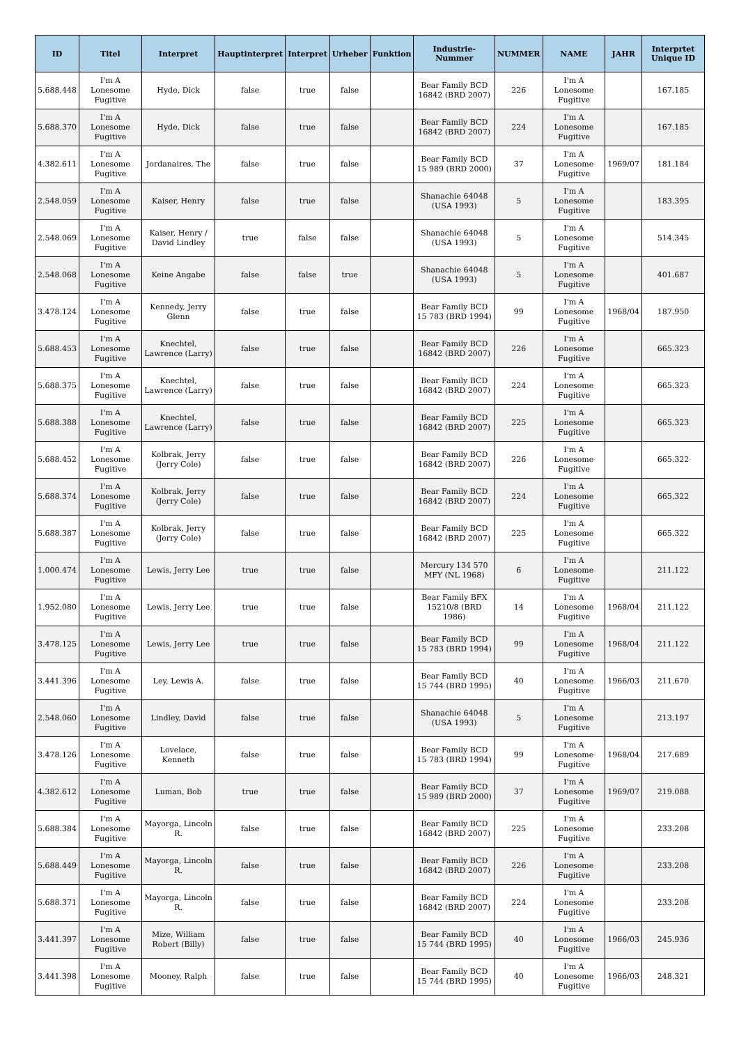| ID | Titel | Interpret | Hauptinterpret | Interpret | Urheber | Funktion | Industrie-Nummer | NUMMER | NAME | JAHR | Interprtet Unique ID |
| --- | --- | --- | --- | --- | --- | --- | --- | --- | --- | --- | --- |
| 5.688.448 | I'm A Lonesome Fugitive | Hyde, Dick | false | true | false | | Bear Family BCD 16842 (BRD 2007) | 226 | I'm A Lonesome Fugitive | | 167.185 |
| 5.688.370 | I'm A Lonesome Fugitive | Hyde, Dick | false | true | false | | Bear Family BCD 16842 (BRD 2007) | 224 | I'm A Lonesome Fugitive | | 167.185 |
| 4.382.611 | I'm A Lonesome Fugitive | Jordanaires, The | false | true | false | | Bear Family BCD 15 989 (BRD 2000) | 37 | I'm A Lonesome Fugitive | 1969/07 | 181.184 |
| 2.548.059 | I'm A Lonesome Fugitive | Kaiser, Henry | false | true | false | | Shanachie 64048 (USA 1993) | 5 | I'm A Lonesome Fugitive | | 183.395 |
| 2.548.069 | I'm A Lonesome Fugitive | Kaiser, Henry / David Lindley | true | false | false | | Shanachie 64048 (USA 1993) | 5 | I'm A Lonesome Fugitive | | 514.345 |
| 2.548.068 | I'm A Lonesome Fugitive | Keine Angabe | false | false | true | | Shanachie 64048 (USA 1993) | 5 | I'm A Lonesome Fugitive | | 401.687 |
| 3.478.124 | I'm A Lonesome Fugitive | Kennedy, Jerry Glenn | false | true | false | | Bear Family BCD 15 783 (BRD 1994) | 99 | I'm A Lonesome Fugitive | 1968/04 | 187.950 |
| 5.688.453 | I'm A Lonesome Fugitive | Knechtel, Lawrence (Larry) | false | true | false | | Bear Family BCD 16842 (BRD 2007) | 226 | I'm A Lonesome Fugitive | | 665.323 |
| 5.688.375 | I'm A Lonesome Fugitive | Knechtel, Lawrence (Larry) | false | true | false | | Bear Family BCD 16842 (BRD 2007) | 224 | I'm A Lonesome Fugitive | | 665.323 |
| 5.688.388 | I'm A Lonesome Fugitive | Knechtel, Lawrence (Larry) | false | true | false | | Bear Family BCD 16842 (BRD 2007) | 225 | I'm A Lonesome Fugitive | | 665.323 |
| 5.688.452 | I'm A Lonesome Fugitive | Kolbrak, Jerry (Jerry Cole) | false | true | false | | Bear Family BCD 16842 (BRD 2007) | 226 | I'm A Lonesome Fugitive | | 665.322 |
| 5.688.374 | I'm A Lonesome Fugitive | Kolbrak, Jerry (Jerry Cole) | false | true | false | | Bear Family BCD 16842 (BRD 2007) | 224 | I'm A Lonesome Fugitive | | 665.322 |
| 5.688.387 | I'm A Lonesome Fugitive | Kolbrak, Jerry (Jerry Cole) | false | true | false | | Bear Family BCD 16842 (BRD 2007) | 225 | I'm A Lonesome Fugitive | | 665.322 |
| 1.000.474 | I'm A Lonesome Fugitive | Lewis, Jerry Lee | true | true | false | | Mercury 134 570 MFY (NL 1968) | 6 | I'm A Lonesome Fugitive | | 211.122 |
| 1.952.080 | I'm A Lonesome Fugitive | Lewis, Jerry Lee | true | true | false | | Bear Family BFX 15210/8 (BRD 1986) | 14 | I'm A Lonesome Fugitive | 1968/04 | 211.122 |
| 3.478.125 | I'm A Lonesome Fugitive | Lewis, Jerry Lee | true | true | false | | Bear Family BCD 15 783 (BRD 1994) | 99 | I'm A Lonesome Fugitive | 1968/04 | 211.122 |
| 3.441.396 | I'm A Lonesome Fugitive | Ley, Lewis A. | false | true | false | | Bear Family BCD 15 744 (BRD 1995) | 40 | I'm A Lonesome Fugitive | 1966/03 | 211.670 |
| 2.548.060 | I'm A Lonesome Fugitive | Lindley, David | false | true | false | | Shanachie 64048 (USA 1993) | 5 | I'm A Lonesome Fugitive | | 213.197 |
| 3.478.126 | I'm A Lonesome Fugitive | Lovelace, Kenneth | false | true | false | | Bear Family BCD 15 783 (BRD 1994) | 99 | I'm A Lonesome Fugitive | 1968/04 | 217.689 |
| 4.382.612 | I'm A Lonesome Fugitive | Luman, Bob | true | true | false | | Bear Family BCD 15 989 (BRD 2000) | 37 | I'm A Lonesome Fugitive | 1969/07 | 219.088 |
| 5.688.384 | I'm A Lonesome Fugitive | Mayorga, Lincoln R. | false | true | false | | Bear Family BCD 16842 (BRD 2007) | 225 | I'm A Lonesome Fugitive | | 233.208 |
| 5.688.449 | I'm A Lonesome Fugitive | Mayorga, Lincoln R. | false | true | false | | Bear Family BCD 16842 (BRD 2007) | 226 | I'm A Lonesome Fugitive | | 233.208 |
| 5.688.371 | I'm A Lonesome Fugitive | Mayorga, Lincoln R. | false | true | false | | Bear Family BCD 16842 (BRD 2007) | 224 | I'm A Lonesome Fugitive | | 233.208 |
| 3.441.397 | I'm A Lonesome Fugitive | Mize, William Robert (Billy) | false | true | false | | Bear Family BCD 15 744 (BRD 1995) | 40 | I'm A Lonesome Fugitive | 1966/03 | 245.936 |
| 3.441.398 | I'm A Lonesome Fugitive | Mooney, Ralph | false | true | false | | Bear Family BCD 15 744 (BRD 1995) | 40 | I'm A Lonesome Fugitive | 1966/03 | 248.321 |